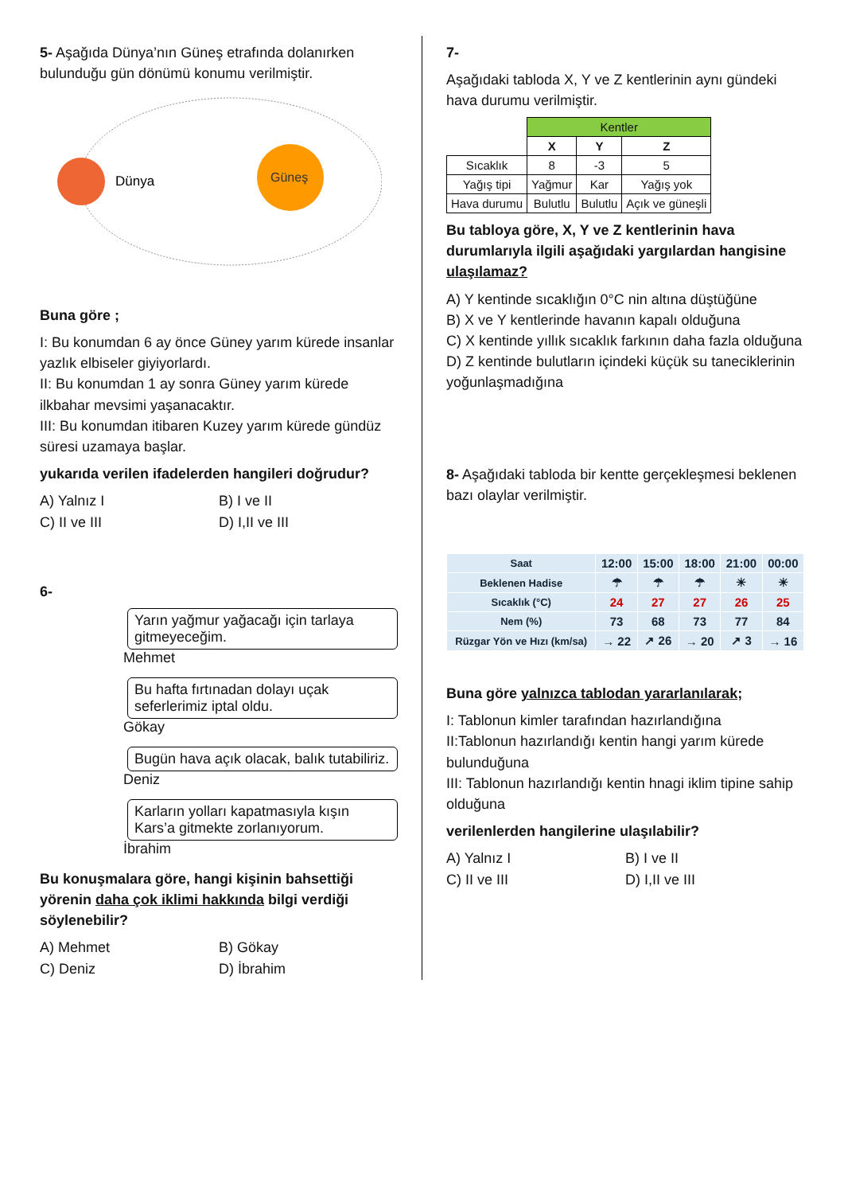5- Aşağıda Dünya’nın Güneş etrafında dolanırken bulunduğu gün dönümü konumu verilmiştir.
Dünya
Güneş
Buna göre ;
I: Bu konumdan 6 ay önce Güney yarım kürede insanlar yazlık elbiseler giyiyorlardı.
II: Bu konumdan 1 ay sonra Güney yarım kürede ilkbahar mevsimi yaşanacaktır.
III: Bu konumdan itibaren Kuzey yarım kürede gündüz süresi uzamaya başlar.
yukarıda verilen ifadelerden hangileri doğrudur?
A) Yalnız I B) I ve II C) II ve III D) I,II ve III
6-
Yarın yağmur yağacağı için tarlaya gitmeyeceğim.
Mehmet
Bu hafta fırtınadan dolayı uçak seferlerimiz iptal oldu.
Gökay
Bugün hava açık olacak, balık tutabiliriz.
Deniz
Karların yolları kapatmasıyla kışın Kars’a gitmekte zorlanıyorum.
İbrahim
Bu konuşmalara göre, hangi kişinin bahsettiği yörenin daha çok iklimi hakkında bilgi verdiği söylenebilir?
A) Mehmet B) Gökay C) Deniz D) İbrahim
7-
Aşağıdaki tabloda X, Y ve Z kentlerinin aynı gündeki hava durumu verilmiştir.
| | Kentler | | |
| | X | Y | Z |
| Sıcaklık | 8 | -3 | 5 |
| Yağış tipi | Yağmur | Kar | Yağış yok |
| Hava durumu | Bulutlu | Bulutlu | Açık ve güneşli |
Bu tabloya göre, X, Y ve Z kentlerinin hava durumlarıyla ilgili aşağıdaki yargılardan hangisine ulaşılamaz?
A) Y kentinde sıcaklığın 0°C nin altına düştüğüne
B) X ve Y kentlerinde havanın kapalı olduğuna
C) X kentinde yıllık sıcaklık farkının daha fazla olduğuna
D) Z kentinde bulutların içindeki küçük su tanecik­lerinin yoğunlaşmadığına
8- Aşağıdaki tabloda bir kentte gerçekleşmesi beklenen bazı olaylar verilmiştir.
| Saat | 12:00 | 15:00 | 18:00 | 21:00 | 00:00 |
| Beklenen Hadise | ☂ | ☂ | ☂ | ☀ | ☀ |
| Sıcaklık (°C) | 24 | 27 | 27 | 26 | 25 |
| Nem (%) | 73 | 68 | 73 | 77 | 84 |
| Rüzgar Yön ve Hızı (km/sa) | → 22 | ↗ 26 | → 20 | ↗ 3 | → 16 |
Buna göre yalnızca tablodan yararlanılarak;
I: Tablonun kimler tarafından hazırlandığına
II:Tablonun hazırlandığı kentin hangi yarım kürede bulunduğuna
III: Tablonun hazırlandığı kentin hnagi iklim tipine sahip olduğuna
verilenlerden hangilerine ulaşılabilir?
A) Yalnız I B) I ve II C) II ve III D) I,II ve III